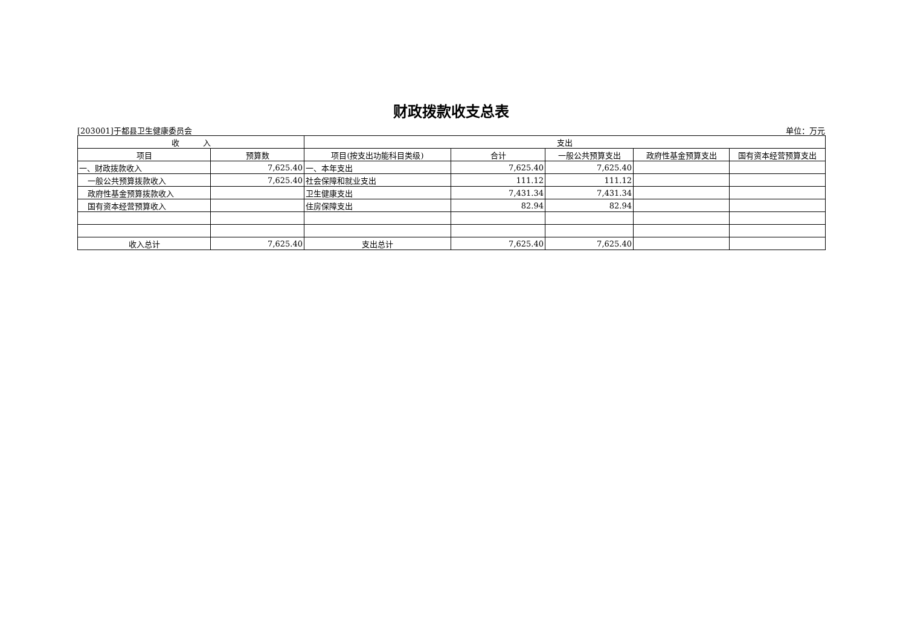财政拨款收支总表
[203001]于都县卫生健康委员会 单位：万元
| 收 入 | | 支出 | | | | |
| --- | --- | --- | --- | --- | --- | --- |
| 项目 | 预算数 | 项目(按支出功能科目类级) | 合计 | 一般公共预算支出 | 政府性基金预算支出 | 国有资本经营预算支出 |
| 一、财政拨款收入 | 7,625.40 | 一、本年支出 | 7,625.40 | 7,625.40 | | |
| 一般公共预算拨款收入 | 7,625.40 | 社会保障和就业支出 | 111.12 | 111.12 | | |
| 政府性基金预算拨款收入 | | 卫生健康支出 | 7,431.34 | 7,431.34 | | |
| 国有资本经营预算收入 | | 住房保障支出 | 82.94 | 82.94 | | |
| 收入总计 | 7,625.40 | 支出总计 | 7,625.40 | 7,625.40 | | |